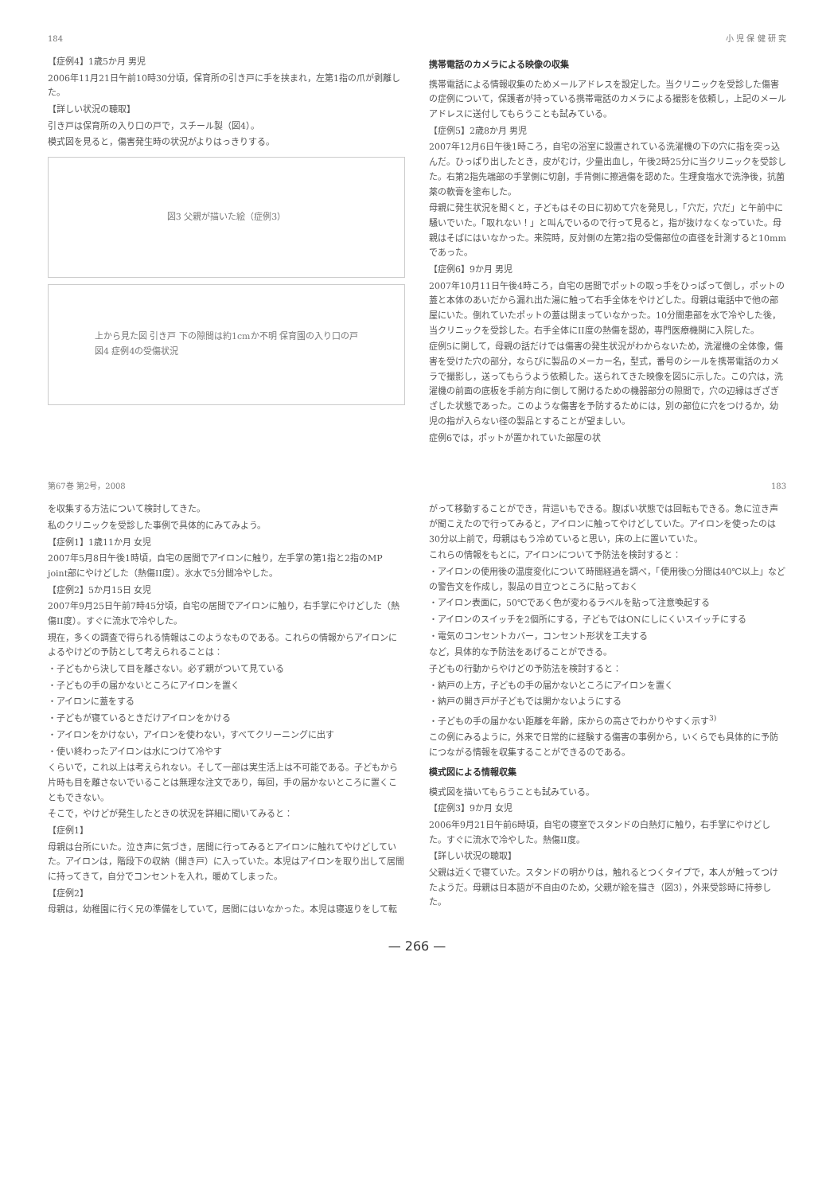184 小 児 保 健 研 究
【症例4】1歳5か月 男児
2006年11月21日午前10時30分頃，保育所の引き戸に手を挟まれ，左第1指の爪が剥離した。
【詳しい状況の聴取】
引き戸は保育所の入り口の戸で，スチール製（図4）。
模式図を見ると，傷害発生時の状況がよりはっきりする。
図3 父親が描いた絵（症例3）
上から見た図 引き戸 下の隙間は約1cmか不明 保育園の入り口の戸
図4 症例4の受傷状況
携帯電話のカメラによる映像の収集
携帯電話による情報収集のためメールアドレスを設定した。当クリニックを受診した傷害の症例について，保護者が持っている携帯電話のカメラによる撮影を依頼し，上記のメールアドレスに送付してもらうことも試みている。
【症例5】2歳8か月 男児
2007年12月6日午後1時ころ，自宅の浴室に設置されている洗濯機の下の穴に指を突っ込んだ。ひっぱり出したとき，皮がむけ，少量出血し，午後2時25分に当クリニックを受診した。右第2指先端部の手掌側に切創，手背側に擦過傷を認めた。生理食塩水で洗浄後，抗菌薬の軟膏を塗布した。
母親に発生状況を聞くと，子どもはその日に初めて穴を発見し，「穴だ，穴だ」と午前中に騒いでいた。「取れない！」と叫んでいるので行って見ると，指が抜けなくなっていた。母親はそばにはいなかった。来院時，反対側の左第2指の受傷部位の直径を計測すると10mmであった。
【症例6】9か月 男児
2007年10月11日午後4時ころ，自宅の居間でポットの取っ手をひっぱって倒し，ポットの蓋と本体のあいだから漏れ出た湯に触って右手全体をやけどした。母親は電話中で他の部屋にいた。倒れていたポットの蓋は閉まっていなかった。10分間患部を水で冷やした後，当クリニックを受診した。右手全体にII度の熱傷を認め，専門医療機関に入院した。
症例5に関して，母親の話だけでは傷害の発生状況がわからないため，洗濯機の全体像，傷害を受けた穴の部分，ならびに製品のメーカー名，型式，番号のシールを携帯電話のカメラで撮影し，送ってもらうよう依頼した。送られてきた映像を図5に示した。この穴は，洗濯機の前面の底板を手前方向に倒して開けるための機器部分の隙間で，穴の辺縁はぎざぎざした状態であった。このような傷害を予防するためには，別の部位に穴をつけるか，幼児の指が入らない径の製品とすることが望ましい。
症例6では，ポットが置かれていた部屋の状
第67巻 第2号，2008 183
を収集する方法について検討してきた。
私のクリニックを受診した事例で具体的にみてみよう。
【症例1】1歳11か月 女児
2007年5月8日午後1時頃，自宅の居間でアイロンに触り，左手掌の第1指と2指のMP joint部にやけどした（熱傷II度）。氷水で5分間冷やした。
【症例2】5か月15日 女児
2007年9月25日午前7時45分頃，自宅の居間でアイロンに触り，右手掌にやけどした（熱傷II度）。すぐに流水で冷やした。
現在，多くの調査で得られる情報はこのようなものである。これらの情報からアイロンによるやけどの予防として考えられることは：
・子どもから決して目を離さない。必ず親がついて見ている
・子どもの手の届かないところにアイロンを置く
・アイロンに蓋をする
・子どもが寝ているときだけアイロンをかける
・アイロンをかけない，アイロンを使わない，すべてクリーニングに出す
・使い終わったアイロンは水につけて冷やす
くらいで，これ以上は考えられない。そして一部は実生活上は不可能である。子どもから片時も目を離さないでいることは無理な注文であり，毎回，手の届かないところに置くこともできない。
そこで，やけどが発生したときの状況を詳細に聞いてみると：
【症例1】
母親は台所にいた。泣き声に気づき，居間に行ってみるとアイロンに触れてやけどしていた。アイロンは，階段下の収納（開き戸）に入っていた。本児はアイロンを取り出して居間に持ってきて，自分でコンセントを入れ，暖めてしまった。
【症例2】
母親は，幼稚園に行く兄の準備をしていて，居間にはいなかった。本児は寝返りをして転
がって移動することができ，背這いもできる。腹ばい状態では回転もできる。急に泣き声が聞こえたので行ってみると，アイロンに触ってやけどしていた。アイロンを使ったのは30分以上前で，母親はもう冷めていると思い，床の上に置いていた。
これらの情報をもとに，アイロンについて予防法を検討すると：
・アイロンの使用後の温度変化について時間経過を調べ，「使用後○分間は40℃以上」などの警告文を作成し，製品の目立つところに貼っておく
・アイロン表面に，50℃であく色が変わるラベルを貼って注意喚起する
・アイロンのスイッチを2個所にする，子どもではONにしにくいスイッチにする
・電気のコンセントカバー，コンセント形状を工夫する
など，具体的な予防法をあげることができる。
子どもの行動からやけどの予防法を検討すると：
・納戸の上方，子どもの手の届かないところにアイロンを置く
・納戸の開き戸が子どもでは開かないようにする
・子どもの手の届かない距離を年齢，床からの高さでわかりやすく示す<sup>3)</sup>
この例にみるように，外来で日常的に経験する傷害の事例から，いくらでも具体的に予防につながる情報を収集することができるのである。
模式図による情報収集
模式図を描いてもらうことも試みている。
【症例3】9か月 女児
2006年9月21日午前6時頃，自宅の寝室でスタンドの白熱灯に触り，右手掌にやけどした。すぐに流水で冷やした。熱傷II度。
【詳しい状況の聴取】
父親は近くで寝ていた。スタンドの明かりは，触れるとつくタイプで，本人が触ってつけたようだ。母親は日本語が不自由のため，父親が絵を描き（図3），外来受診時に持参した。
— 266 —